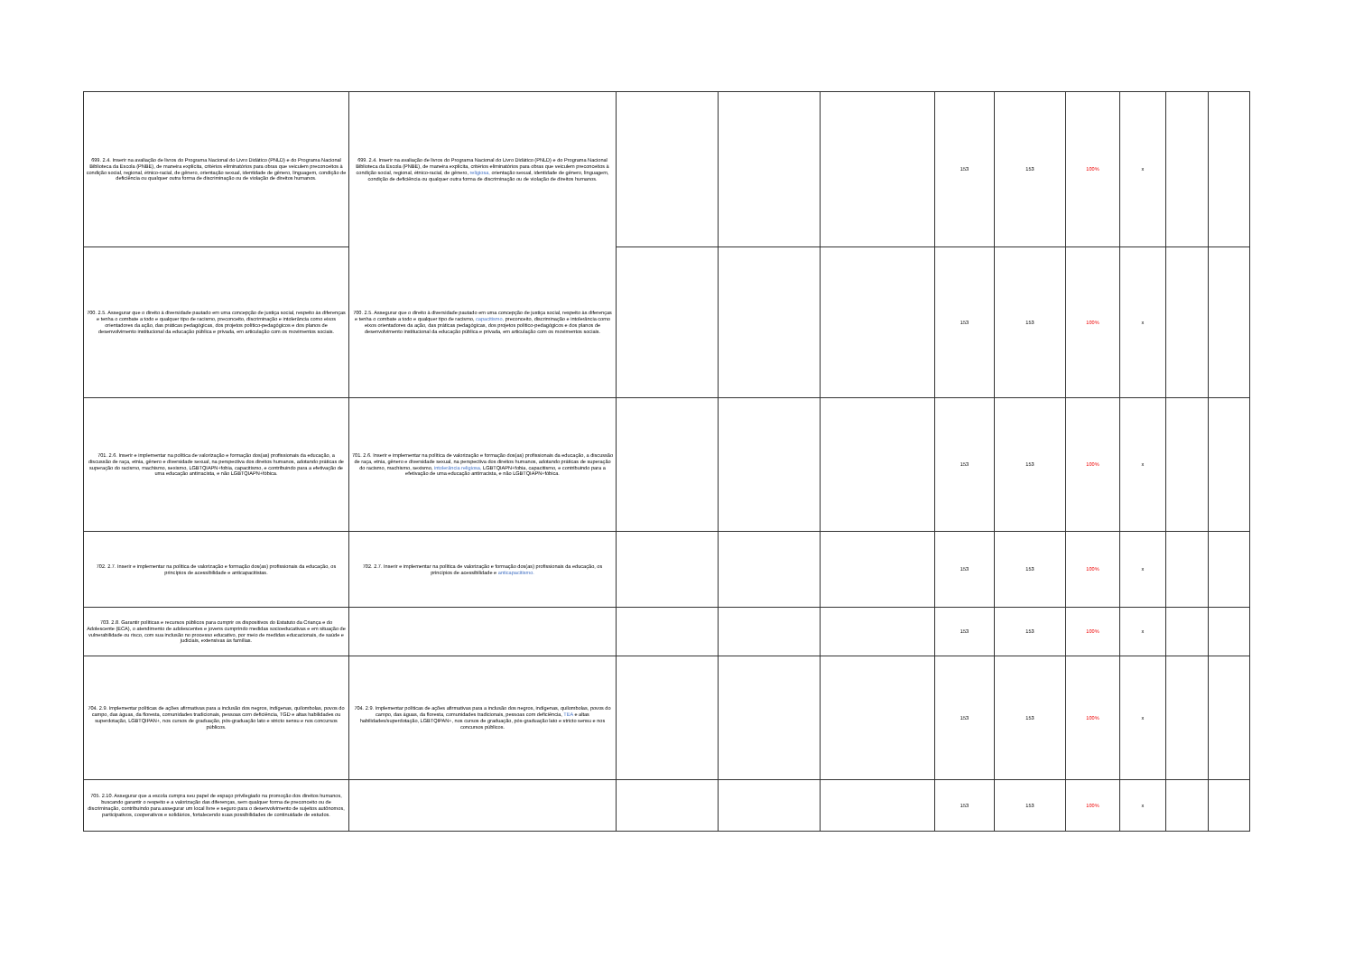| 699. 2.4. Inserir na avaliação de livros do Programa Nacional do Livro Didático (PNLD) e do Programa Nacional Biblioteca da Escola (PNBE), de maneira explícita, critérios eliminatórios para obras que veiculem preconceitos à condição social, regional, étnico-racial, de gênero, orientação sexual, identidade de gênero, linguagem, condição de deficiência ou qualquer outra forma de discriminação ou de violação de direitos humanos. | 699. 2.4. Inserir na avaliação de livros do Programa Nacional do Livro Didático (PNLD) e do Programa Nacional Biblioteca da Escola (PNBE), de maneira explícita, critérios eliminatórios para obras que veiculem preconceitos à condição social, regional, étnico-racial, de gênero, religiosa, orientação sexual, identidade de gênero, linguagem, condição de deficiência ou qualquer outra forma de discriminação ou de violação de direitos humanos. | | | | 153 | 153 | 100% | x | | |
| 700. 2.5. Assegurar que o direito à diversidade pautado em uma concepção de justiça social, respeito às diferenças e tenha o combate a todo e qualquer tipo de racismo, preconceito, discriminação e intolerância como eixos orientadores da ação, das práticas pedagógicas, dos projetos político-pedagógicos e dos planos de desenvolvimento institucional da educação pública e privada, em articulação com os movimentos sociais. | 700. 2.5. Assegurar que o direito à diversidade pautado em uma concepção de justiça social, respeito às diferenças e tenha o combate a todo e qualquer tipo de racismo, capacitismo, preconceito, discriminação e intolerância como eixos orientadores da ação, das práticas pedagógicas, dos projetos político-pedagógicos e dos planos de desenvolvimento institucional da educação pública e privada, em articulação com os movimentos sociais. | | | | 153 | 153 | 100% | x | | |
| 701. 2.6. Inserir e implementar na política de valorização e formação dos(as) profissionais da educação, a discussão de raça, etnia, gênero e diversidade sexual, na perspectiva dos direitos humanos, adotando práticas de superação do racismo, machismo, sexismo, LGBTQIAPN+fobia, capacitismo, e contribuindo para a efetivação de uma educação antirracista, e não LGBTQIAPN+fóbica. | 701. 2.6. Inserir e implementar na política de valorização e formação dos(as) profissionais da educação, a discussão de raça, etnia, gênero e diversidade sexual, na perspectiva dos direitos humanos, adotando práticas de superação do racismo, machismo, sexismo, intolerância religiosa, LGBTQIAPN+fobia, capacitismo, e contribuindo para a efetivação de uma educação antirracista, e não LGBTQIAPN+fóbica. | | | | 153 | 153 | 100% | x | | |
| 702. 2.7. Inserir e implementar na política de valorização e formação dos(as) profissionais da educação, os princípios de acessibilidade e anticapacitistas. | 702. 2.7. Inserir e implementar na política de valorização e formação dos(as) profissionais da educação, os princípios de acessibilidade e anticapacitismo. | | | | 153 | 153 | 100% | x | | |
| 703. 2.8. Garantir políticas e recursos públicos para cumprir os dispositivos do Estatuto da Criança e do Adolescente (ECA), o atendimento de adolescentes e jovens cumprindo medidas socioeducativas e em situação de vulnerabilidade ou risco, com sua inclusão no processo educativo, por meio de medidas educacionais, de saúde e judiciais, extensivas às famílias. | | | | | 153 | 153 | 100% | x | | |
| 704. 2.9. Implementar políticas de ações afirmativas para a inclusão dos negros, indígenas, quilombolas, povos do campo, das águas, da floresta, comunidades tradicionais, pessoas com deficiência, TGD e altas habilidades ou superdotação, LGBTQIPAN+, nos cursos de graduação, pós-graduação lato e stricto sensu e nos concursos públicos. | 704. 2.9. Implementar políticas de ações afirmativas para a inclusão dos negros, indígenas, quilombolas, povos do campo, das águas, da floresta, comunidades tradicionais, pessoas com deficiência, TEA e altas habilidades/superdotação, LGBTQIPAN+, nos cursos de graduação, pós-graduação lato e stricto sensu e nos concursos públicos. | | | | 153 | 153 | 100% | x | | |
| 705. 2.10. Assegurar que a escola cumpra seu papel de espaço privilegiado na promoção dos direitos humanos, buscando garantir o respeito e a valorização das diferenças, sem qualquer forma de preconceito ou de discriminação, contribuindo para assegurar um local livre e seguro para o desenvolvimento de sujeitos autônomos, participativos, cooperativos e solidários, fortalecendo suas possibilidades de continuidade de estudos. | | | | | 153 | 153 | 100% | x | | |